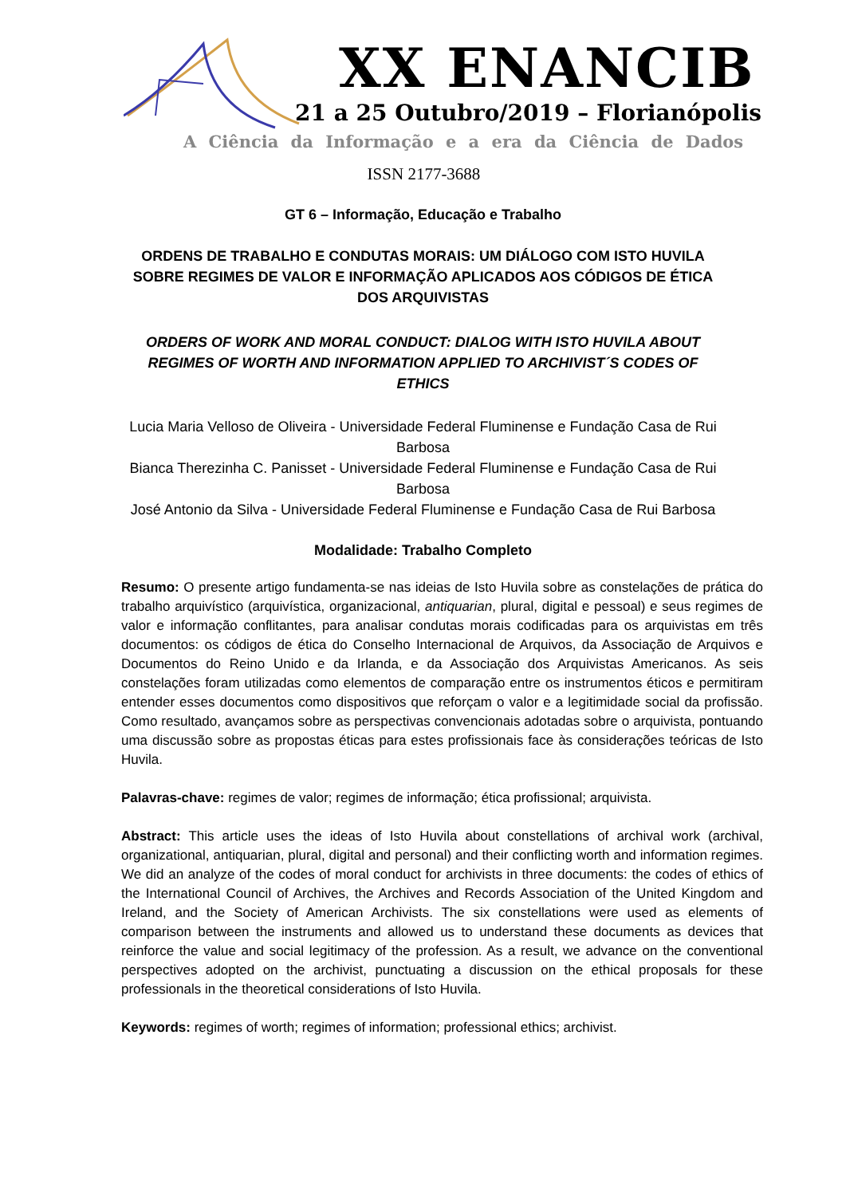XX ENANCIB
21 a 25 Outubro/2019 – Florianópolis
A Ciência da Informação e a era da Ciência de Dados
ISSN 2177-3688
GT 6 – Informação, Educação e Trabalho
ORDENS DE TRABALHO E CONDUTAS MORAIS: UM DIÁLOGO COM ISTO HUVILA SOBRE REGIMES DE VALOR E INFORMAÇÃO APLICADOS AOS CÓDIGOS DE ÉTICA DOS ARQUIVISTAS
ORDERS OF WORK AND MORAL CONDUCT: DIALOG WITH ISTO HUVILA ABOUT REGIMES OF WORTH AND INFORMATION APPLIED TO ARCHIVIST´S CODES OF ETHICS
Lucia Maria Velloso de Oliveira - Universidade Federal Fluminense e Fundação Casa de Rui Barbosa
Bianca Therezinha C. Panisset - Universidade Federal Fluminense e Fundação Casa de Rui Barbosa
José Antonio da Silva - Universidade Federal Fluminense e Fundação Casa de Rui Barbosa
Modalidade: Trabalho Completo
Resumo: O presente artigo fundamenta-se nas ideias de Isto Huvila sobre as constelações de prática do trabalho arquivístico (arquivística, organizacional, antiquarian, plural, digital e pessoal) e seus regimes de valor e informação conflitantes, para analisar condutas morais codificadas para os arquivistas em três documentos: os códigos de ética do Conselho Internacional de Arquivos, da Associação de Arquivos e Documentos do Reino Unido e da Irlanda, e da Associação dos Arquivistas Americanos. As seis constelações foram utilizadas como elementos de comparação entre os instrumentos éticos e permitiram entender esses documentos como dispositivos que reforçam o valor e a legitimidade social da profissão. Como resultado, avançamos sobre as perspectivas convencionais adotadas sobre o arquivista, pontuando uma discussão sobre as propostas éticas para estes profissionais face às considerações teóricas de Isto Huvila.
Palavras-chave: regimes de valor; regimes de informação; ética profissional; arquivista.
Abstract: This article uses the ideas of Isto Huvila about constellations of archival work (archival, organizational, antiquarian, plural, digital and personal) and their conflicting worth and information regimes. We did an analyze of the codes of moral conduct for archivists in three documents: the codes of ethics of the International Council of Archives, the Archives and Records Association of the United Kingdom and Ireland, and the Society of American Archivists. The six constellations were used as elements of comparison between the instruments and allowed us to understand these documents as devices that reinforce the value and social legitimacy of the profession. As a result, we advance on the conventional perspectives adopted on the archivist, punctuating a discussion on the ethical proposals for these professionals in the theoretical considerations of Isto Huvila.
Keywords: regimes of worth; regimes of information; professional ethics; archivist.